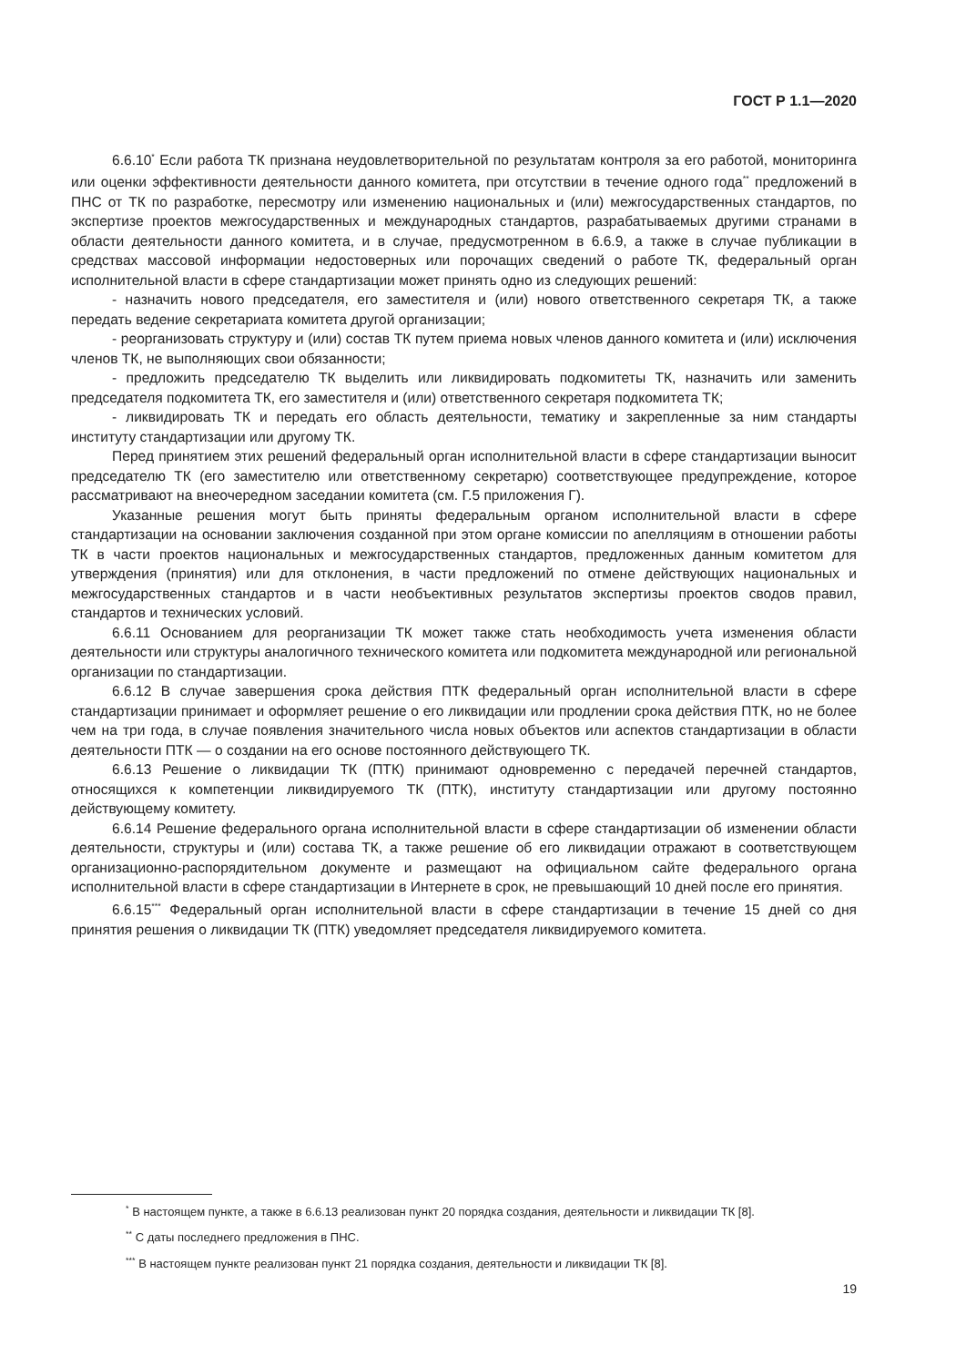ГОСТ Р 1.1—2020
6.6.10<sup>*</sup> Если работа ТК признана неудовлетворительной по результатам контроля за его работой, мониторинга или оценки эффективности деятельности данного комитета, при отсутствии в течение одного года<sup>**</sup> предложений в ПНС от ТК по разработке, пересмотру или изменению национальных и (или) межгосударственных стандартов, по экспертизе проектов межгосударственных и международных стандартов, разрабатываемых другими странами в области деятельности данного комитета, и в случае, предусмотренном в 6.6.9, а также в случае публикации в средствах массовой информации недостоверных или порочащих сведений о работе ТК, федеральный орган исполнительной власти в сфере стандартизации может принять одно из следующих решений:
- назначить нового председателя, его заместителя и (или) нового ответственного секретаря ТК, а также передать ведение секретариата комитета другой организации;
- реорганизовать структуру и (или) состав ТК путем приема новых членов данного комитета и (или) исключения членов ТК, не выполняющих свои обязанности;
- предложить председателю ТК выделить или ликвидировать подкомитеты ТК, назначить или заменить председателя подкомитета ТК, его заместителя и (или) ответственного секретаря подкомитета ТК;
- ликвидировать ТК и передать его область деятельности, тематику и закрепленные за ним стандарты институту стандартизации или другому ТК.
Перед принятием этих решений федеральный орган исполнительной власти в сфере стандартизации выносит председателю ТК (его заместителю или ответственному секретарю) соответствующее предупреждение, которое рассматривают на внеочередном заседании комитета (см. Г.5 приложения Г).
Указанные решения могут быть приняты федеральным органом исполнительной власти в сфере стандартизации на основании заключения созданной при этом органе комиссии по апелляциям в отношении работы ТК в части проектов национальных и межгосударственных стандартов, предложенных данным комитетом для утверждения (принятия) или для отклонения, в части предложений по отмене действующих национальных и межгосударственных стандартов и в части необъективных результатов экспертизы проектов сводов правил, стандартов и технических условий.
6.6.11 Основанием для реорганизации ТК может также стать необходимость учета изменения области деятельности или структуры аналогичного технического комитета или подкомитета международной или региональной организации по стандартизации.
6.6.12 В случае завершения срока действия ПТК федеральный орган исполнительной власти в сфере стандартизации принимает и оформляет решение о его ликвидации или продлении срока действия ПТК, но не более чем на три года, в случае появления значительного числа новых объектов или аспектов стандартизации в области деятельности ПТК — о создании на его основе постоянного действующего ТК.
6.6.13 Решение о ликвидации ТК (ПТК) принимают одновременно с передачей перечней стандартов, относящихся к компетенции ликвидируемого ТК (ПТК), институту стандартизации или другому постоянно действующему комитету.
6.6.14 Решение федерального органа исполнительной власти в сфере стандартизации об изменении области деятельности, структуры и (или) состава ТК, а также решение об его ликвидации отражают в соответствующем организационно-распорядительном документе и размещают на официальном сайте федерального органа исполнительной власти в сфере стандартизации в Интернете в срок, не превышающий 10 дней после его принятия.
6.6.15<sup>***</sup> Федеральный орган исполнительной власти в сфере стандартизации в течение 15 дней со дня принятия решения о ликвидации ТК (ПТК) уведомляет председателя ликвидируемого комитета.
<sup>*</sup> В настоящем пункте, а также в 6.6.13 реализован пункт 20 порядка создания, деятельности и ликвидации ТК [8].
<sup>**</sup> С даты последнего предложения в ПНС.
<sup>***</sup> В настоящем пункте реализован пункт 21 порядка создания, деятельности и ликвидации ТК [8].
19